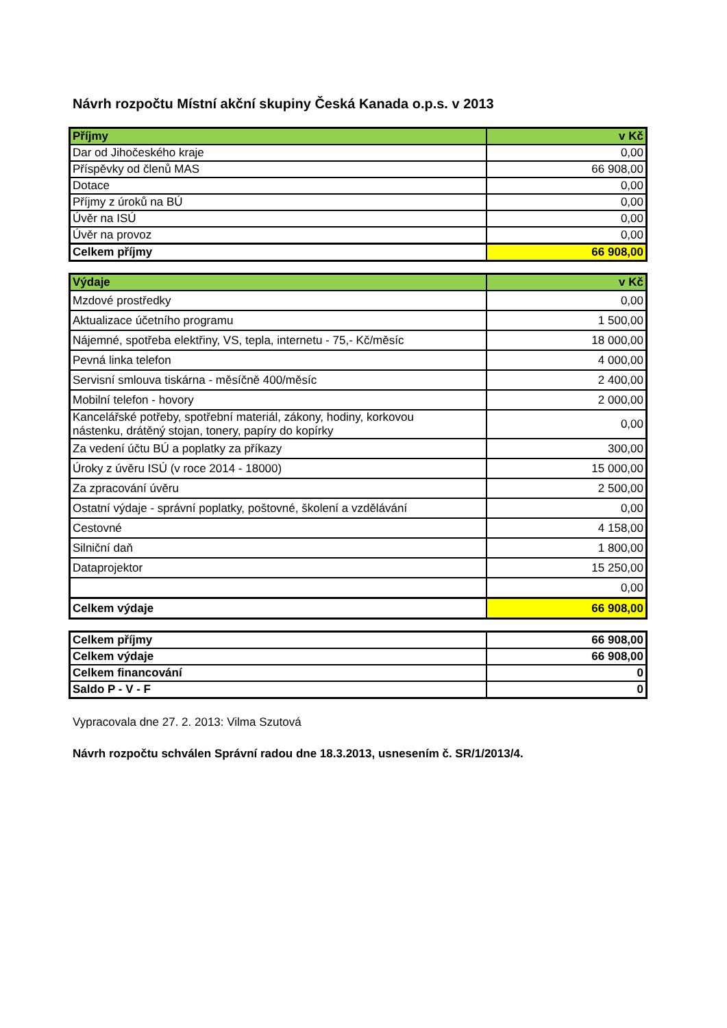Návrh rozpočtu Místní akční skupiny Česká Kanada o.p.s. v 2013
| Příjmy | v Kč |
| --- | --- |
| Dar od Jihočeského kraje | 0,00 |
| Příspěvky od členů MAS | 66 908,00 |
| Dotace | 0,00 |
| Příjmy z úroků na BÚ | 0,00 |
| Úvěr na ISÚ | 0,00 |
| Úvěr na provoz | 0,00 |
| Celkem příjmy | 66 908,00 |
| Výdaje | v Kč |
| --- | --- |
| Mzdové prostředky | 0,00 |
| Aktualizace účetního programu | 1 500,00 |
| Nájemné, spotřeba elektřiny, VS, tepla, internetu - 75,- Kč/měsíc | 18 000,00 |
| Pevná linka telefon | 4 000,00 |
| Servisní smlouva tiskárna - měsíčně 400/měsíc | 2 400,00 |
| Mobilní telefon - hovory | 2 000,00 |
| Kancelářské potřeby, spotřební materiál, zákony, hodiny, korkovou nástenku, drátěný stojan, tonery, papíry do kopírky | 0,00 |
| Za vedení účtu BÚ a poplatky za příkazy | 300,00 |
| Úroky z úvěru ISÚ (v roce 2014 - 18000) | 15 000,00 |
| Za zpracování úvěru | 2 500,00 |
| Ostatní výdaje - správní poplatky, poštovné, školení a vzdělávání | 0,00 |
| Cestovné | 4 158,00 |
| Silniční daň | 1 800,00 |
| Dataprojektor | 15 250,00 |
| | 0,00 |
| Celkem výdaje | 66 908,00 |
| Celkem příjmy | 66 908,00 |
| Celkem výdaje | 66 908,00 |
| Celkem financování | 0 |
| Saldo P - V - F | 0 |
Vypracovala dne 27. 2. 2013: Vilma Szutová
Návrh rozpočtu schválen Správní radou dne 18.3.2013, usnesením č. SR/1/2013/4.